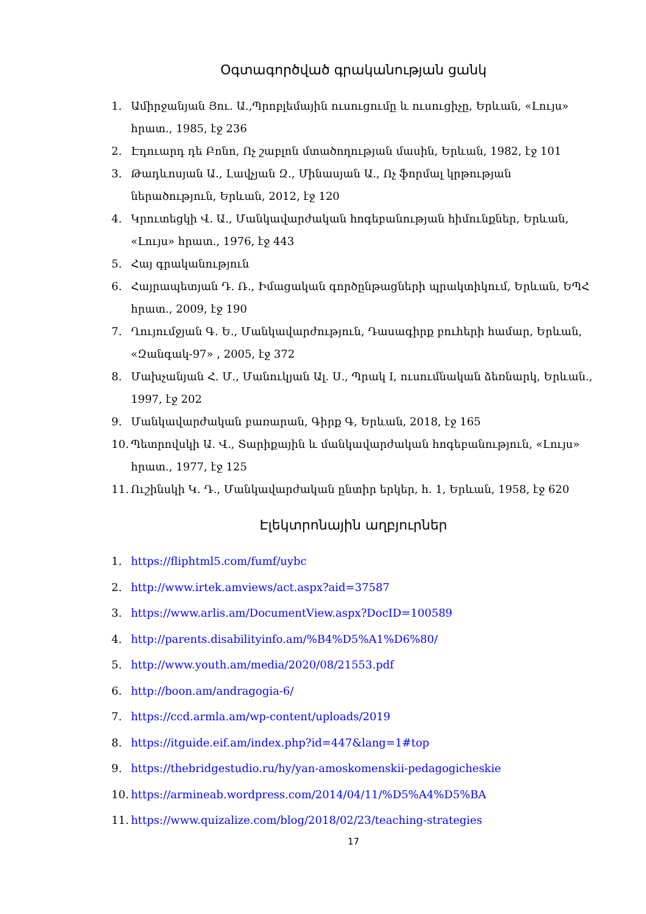Օգտագործված գրականության ցանկ
1. Ամիրջանյան Յու. Ա.,Պրոբլեմային ուսուցումը և ուսուցիչը, Երևան, «Լույս» հրատ., 1985, էջ 236
2. Էդուարդ դե Բոնո, Ոչ շաբլոն մտածողության մասին, Երևան, 1982, էջ 101
3. Թադևոսյան Ա., Լավչյան Զ., Մինասյան Ա., Ոչ ֆորմալ կրթության ներածություն, Երևան, 2012, էջ 120
4. Կրուտեցկի Վ. Ա., Մանկավարժական հոգեբանության հիմունքներ, Երևան, «Լույս» հրատ., 1976, էջ 443
5. Հայ գրականություն
6. Հայրապետյան Դ. Ռ., Իմացական գործընթացների պրակտիկում, Երևան, ԵՊՀ հրատ., 2009, էջ 190
7. Ղույումջյան Գ. Ե., Մանկավարժություն, Դասագիրք բուհերի համար, Երևան, «Զանգակ-97» , 2005, էջ 372
8. Մախչանյան Հ. Մ., Մանուկյան Ալ. Ս., Պրակ I, ուսումնական ձեռնարկ, Երևան., 1997, էջ 202
9. Մանկավարժական բառարան, Գիրք Գ, Երևան, 2018, էջ 165
10. Պետրովսկի Ա. Վ., Տարիքային և մանկավարժական հոգեբանություն, «Լույս» հրատ., 1977, էջ 125
11. Ուշինսկի Կ. Դ., Մանկավարժական ընտիր երկեր, հ. 1, Երևան, 1958, էջ 620
Էլեկտրոնային աղբյուրներ
1. https://fliphtml5.com/fumf/uybc
2. http://www.irtek.amviews/act.aspx?aid=37587
3. https://www.arlis.am/DocumentView.aspx?DocID=100589
4. http://parents.disabilityinfo.am/%B4%D5%A1%D6%80/
5. http://www.youth.am/media/2020/08/21553.pdf
6. http://boon.am/andragogia-6/
7. https://ccd.armla.am/wp-content/uploads/2019
8. https://itguide.eif.am/index.php?id=447&lang=1#top
9. https://thebridgestudio.ru/hy/yan-amoskomenskii-pedagogicheskie
10. https://armineab.wordpress.com/2014/04/11/%D5%A4%D5%BA
11. https://www.quizalize.com/blog/2018/02/23/teaching-strategies
17